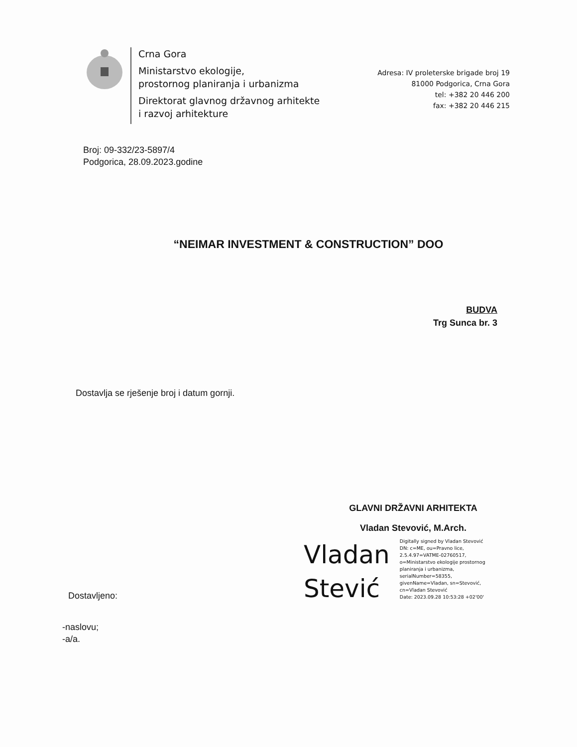Crna Gora
Ministarstvo ekologije,
prostornog planiranja i urbanizma
Direktorat glavnog državnog arhitekte
i razvoj arhitekture
Adresa: IV proleterske brigade broj 19
81000 Podgorica, Crna Gora
tel: +382 20 446 200
fax: +382 20 446 215
Broj: 09-332/23-5897/4
Podgorica, 28.09.2023.godine
“NEIMAR INVESTMENT & CONSTRUCTION” DOO
BUDVA
Trg Sunca br. 3
Dostavlja se rješenje broj i datum gornji.
GLAVNI DRŽAVNI ARHITEKTA
Vladan Stevović, M.Arch.
Vladan
Stević
Digitally signed by Vladan Stevović
DN: c=ME, ou=Pravno lice,
2.5.4.97=VATME-02760517,
o=Ministarstvo ekologije prostornog
planiranja i urbanizma,
serialNumber=58355,
givenName=Vladan, sn=Stevović,
cn=Vladan Stevović
Date: 2023.09.28 10:53:28 +02'00'
Dostavljeno:
-naslovu;
-a/a.